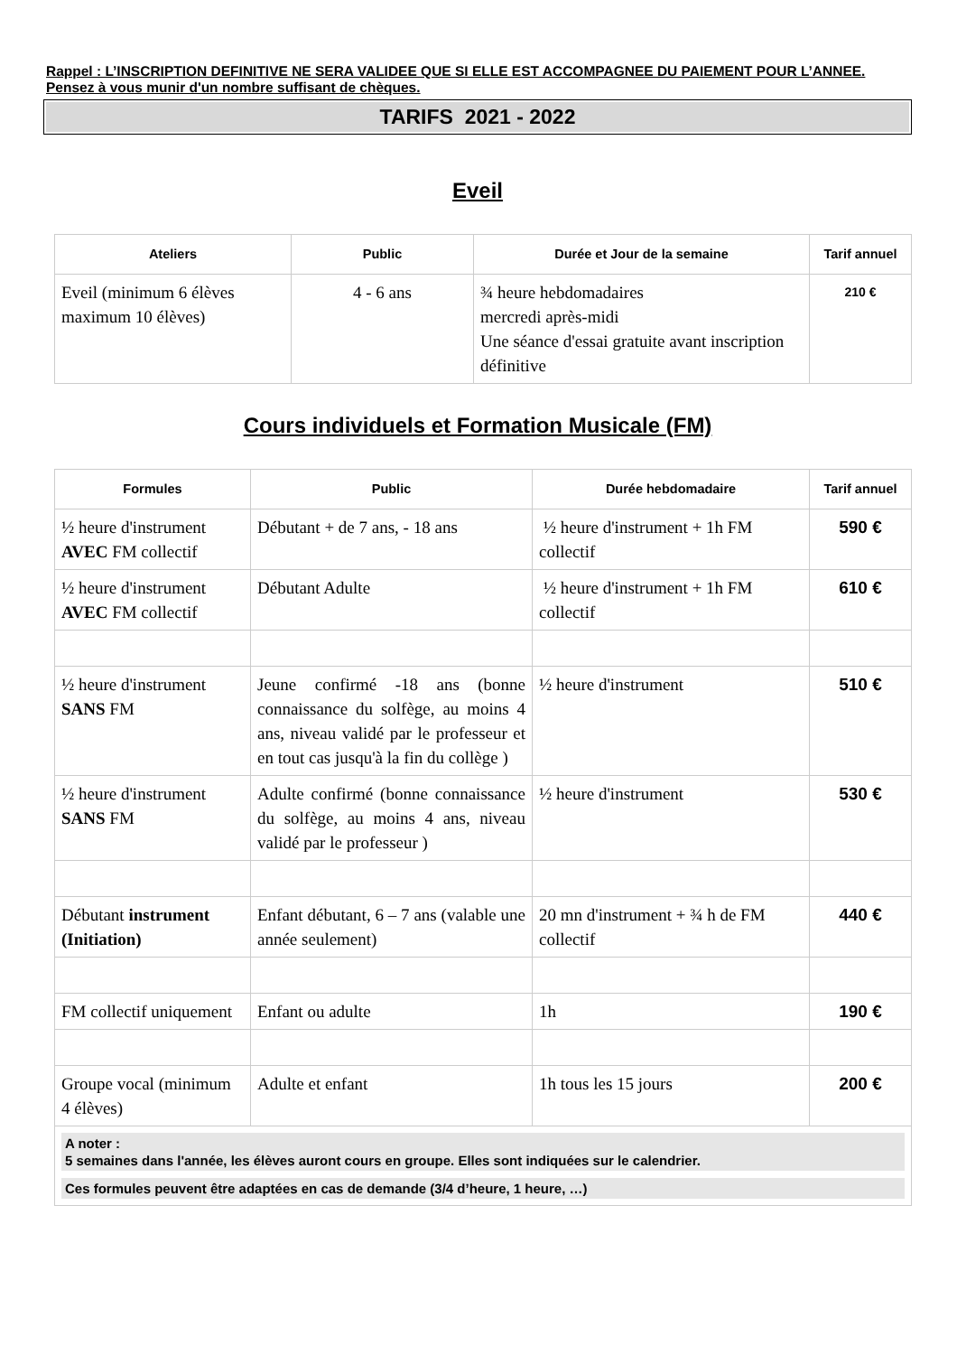Rappel : L’INSCRIPTION DEFINITIVE NE SERA VALIDEE QUE SI ELLE EST ACCOMPAGNEE DU PAIEMENT POUR L’ANNEE. Pensez à vous munir d'un nombre suffisant de chèques.
TARIFS 2021 - 2022
Eveil
| Ateliers | Public | Durée et Jour de la semaine | Tarif annuel |
| --- | --- | --- | --- |
| Eveil (minimum 6 élèves maximum 10 élèves) | 4 - 6 ans | ¾ heure hebdomadaires mercredi après-midi Une séance d'essai gratuite avant inscription définitive | 210 € |
Cours individuels et Formation Musicale (FM)
| Formules | Public | Durée hebdomadaire | Tarif annuel |
| --- | --- | --- | --- |
| ½ heure d'instrument AVEC FM collectif | Débutant + de 7 ans, - 18 ans | ½ heure d'instrument + 1h FM collectif | 590 € |
| ½ heure d'instrument AVEC FM collectif | Débutant Adulte | ½ heure d'instrument + 1h FM collectif | 610 € |
| ½ heure d'instrument SANS FM | Jeune confirmé -18 ans (bonne connaissance du solfège, au moins 4 ans, niveau validé par le professeur et en tout cas jusqu'à la fin du collège ) | ½ heure d'instrument | 510 € |
| ½ heure d'instrument SANS FM | Adulte confirmé (bonne connaissance du solfège, au moins 4 ans, niveau validé par le professeur ) | ½ heure d'instrument | 530 € |
| Débutant instrument (Initiation) | Enfant débutant, 6 – 7 ans (valable une année seulement) | 20 mn d'instrument + ¾ h de FM collectif | 440 € |
| FM collectif uniquement | Enfant ou adulte | 1h | 190 € |
| Groupe vocal (minimum 4 élèves) | Adulte et enfant | 1h tous les 15 jours | 200 € |
| A noter : 5 semaines dans l'année, les élèves auront cours en groupe. Elles sont indiquées sur le calendrier. Ces formules peuvent être adaptées en cas de demande (3/4 d’heure, 1 heure, …) | | | |